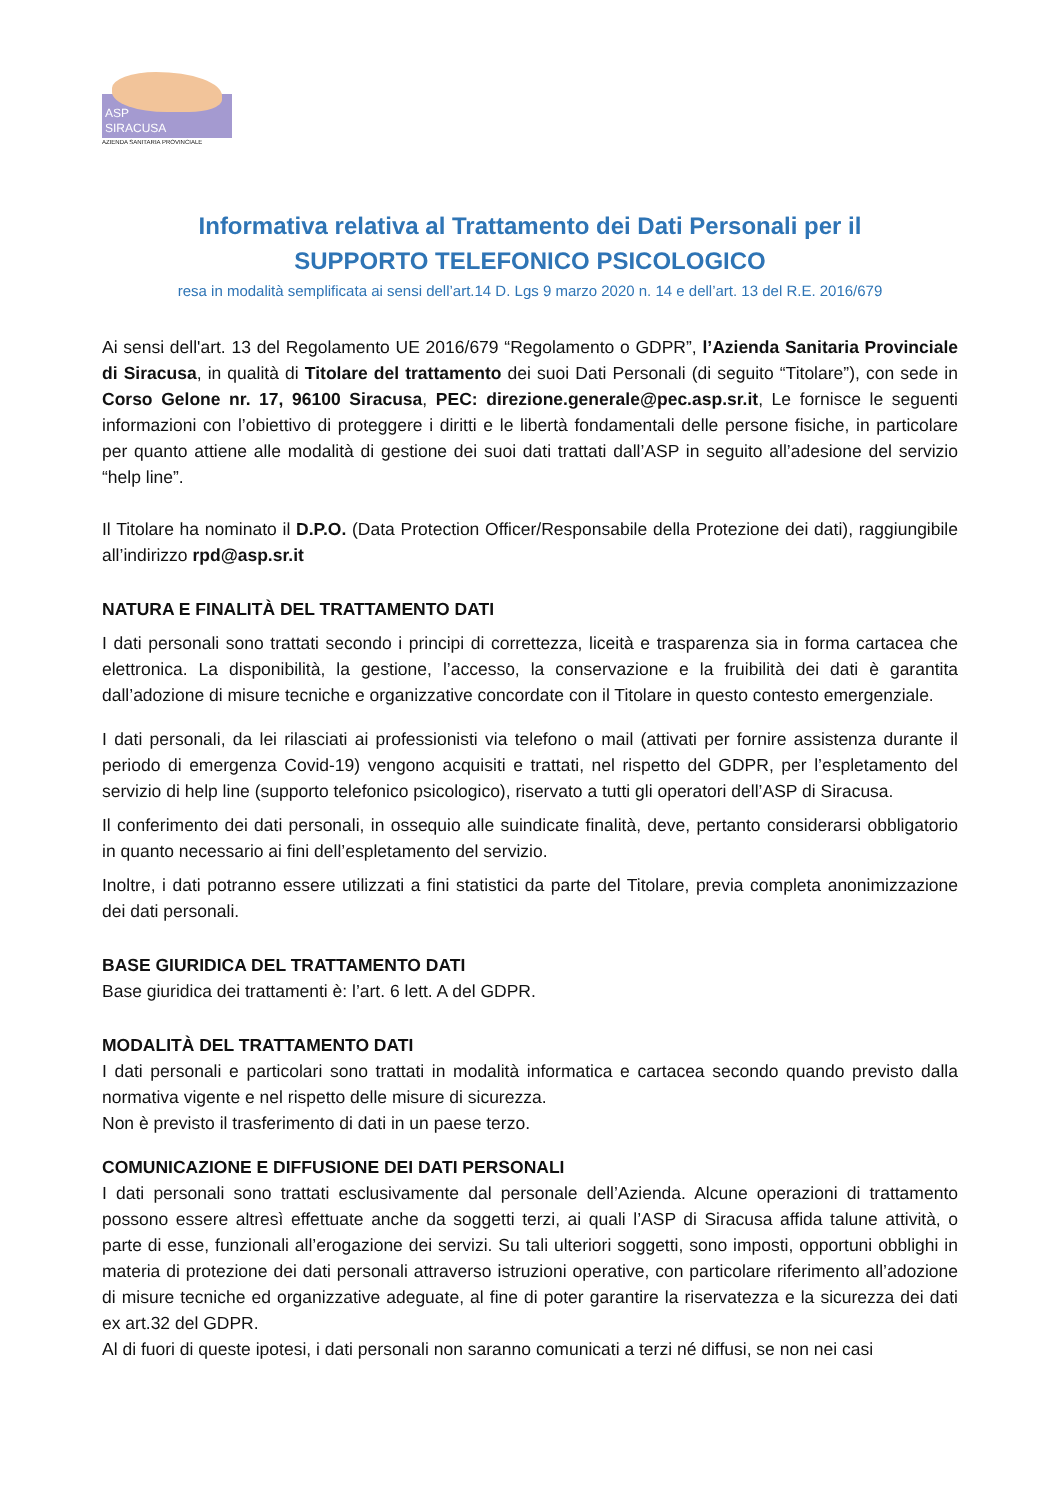ASP
SIRACUSA
AZIENDA SANITARIA PROVINCIALE
Informativa relativa al Trattamento dei Dati Personali per il
SUPPORTO TELEFONICO PSICOLOGICO
resa in modalità semplificata ai sensi dell’art.14 D. Lgs 9 marzo 2020 n. 14 e dell’art. 13 del R.E. 2016/679
Ai sensi dell'art. 13 del Regolamento UE 2016/679 “Regolamento o GDPR”, l’Azienda Sanitaria Provinciale di Siracusa, in qualità di Titolare del trattamento dei suoi Dati Personali (di seguito “Titolare”), con sede in Corso Gelone nr. 17, 96100 Siracusa, PEC: direzione.generale@pec.asp.sr.it, Le fornisce le seguenti informazioni con l’obiettivo di proteggere i diritti e le libertà fondamentali delle persone fisiche, in particolare per quanto attiene alle modalità di gestione dei suoi dati trattati dall’ASP in seguito all’adesione del servizio “help line”.
Il Titolare ha nominato il D.P.O. (Data Protection Officer/Responsabile della Protezione dei dati), raggiungibile all’indirizzo rpd@asp.sr.it
NATURA E FINALITÀ DEL TRATTAMENTO DATI
I dati personali sono trattati secondo i principi di correttezza, liceità e trasparenza sia in forma cartacea che elettronica. La disponibilità, la gestione, l’accesso, la conservazione e la fruibilità dei dati è garantita dall’adozione di misure tecniche e organizzative concordate con il Titolare in questo contesto emergenziale.
I dati personali, da lei rilasciati ai professionisti via telefono o mail (attivati per fornire assistenza durante il periodo di emergenza Covid-19) vengono acquisiti e trattati, nel rispetto del GDPR, per l’espletamento del servizio di help line (supporto telefonico psicologico), riservato a tutti gli operatori dell’ASP di Siracusa.
Il conferimento dei dati personali, in ossequio alle suindicate finalità, deve, pertanto considerarsi obbligatorio in quanto necessario ai fini dell’espletamento del servizio.
Inoltre, i dati potranno essere utilizzati a fini statistici da parte del Titolare, previa completa anonimizzazione dei dati personali.
BASE GIURIDICA DEL TRATTAMENTO DATI
Base giuridica dei trattamenti è: l’art. 6 lett. A del GDPR.
MODALITÀ DEL TRATTAMENTO DATI
I dati personali e particolari sono trattati in modalità informatica e cartacea secondo quando previsto dalla normativa vigente e nel rispetto delle misure di sicurezza.
Non è previsto il trasferimento di dati in un paese terzo.
COMUNICAZIONE E DIFFUSIONE DEI DATI PERSONALI
I dati personali sono trattati esclusivamente dal personale dell’Azienda. Alcune operazioni di trattamento possono essere altresì effettuate anche da soggetti terzi, ai quali l’ASP di Siracusa affida talune attività, o parte di esse, funzionali all’erogazione dei servizi. Su tali ulteriori soggetti, sono imposti, opportuni obblighi in materia di protezione dei dati personali attraverso istruzioni operative, con particolare riferimento all’adozione di misure tecniche ed organizzative adeguate, al fine di poter garantire la riservatezza e la sicurezza dei dati ex art.32 del GDPR.
Al di fuori di queste ipotesi, i dati personali non saranno comunicati a terzi né diffusi, se non nei casi